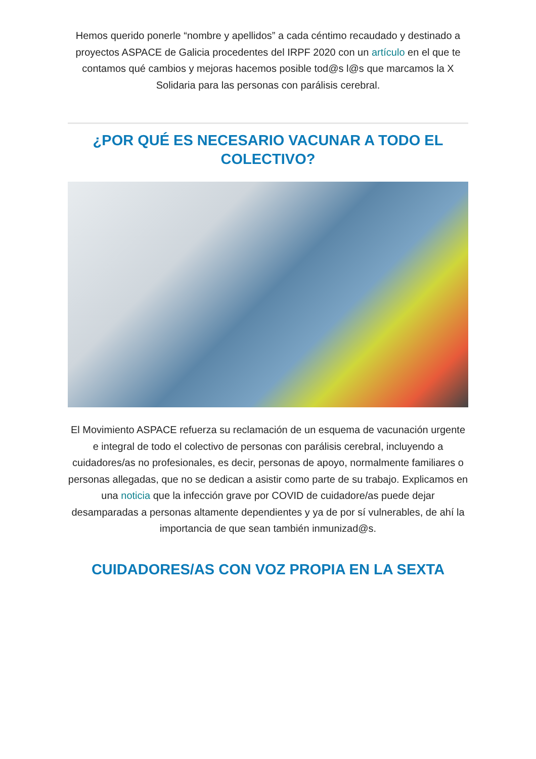Hemos querido ponerle “nombre y apellidos” a cada céntimo recaudado y destinado a proyectos ASPACE de Galicia procedentes del IRPF 2020 con un artículo en el que te contamos qué cambios y mejoras hacemos posible tod@s l@s que marcamos la X Solidaria para las personas con parálisis cerebral.
¿POR QUÉ ES NECESARIO VACUNAR A TODO EL COLECTIVO?
El Movimiento ASPACE refuerza su reclamación de un esquema de vacunación urgente e integral de todo el colectivo de personas con parálisis cerebral, incluyendo a cuidadores/as no profesionales, es decir, personas de apoyo, normalmente familiares o personas allegadas, que no se dedican a asistir como parte de su trabajo. Explicamos en una noticia que la infección grave por COVID de cuidadore/as puede dejar desamparadas a personas altamente dependientes y ya de por sí vulnerables, de ahí la importancia de que sean también inmunizad@s.
CUIDADORES/AS CON VOZ PROPIA EN LA SEXTA